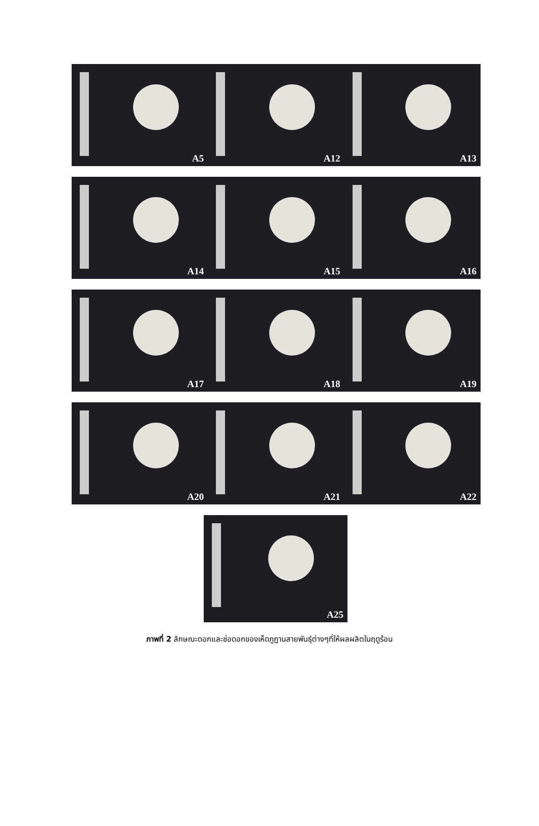A5 A12 A13
A14 A15 A16
A17 A18 A19
A20 A21 A22
A25
ภาพที่ 2 ลักษณะดอกและช่อดอกของเห็ดภูฏานสายพันธุ์ต่างๆที่ให้ผลผลิตในฤดูร้อน